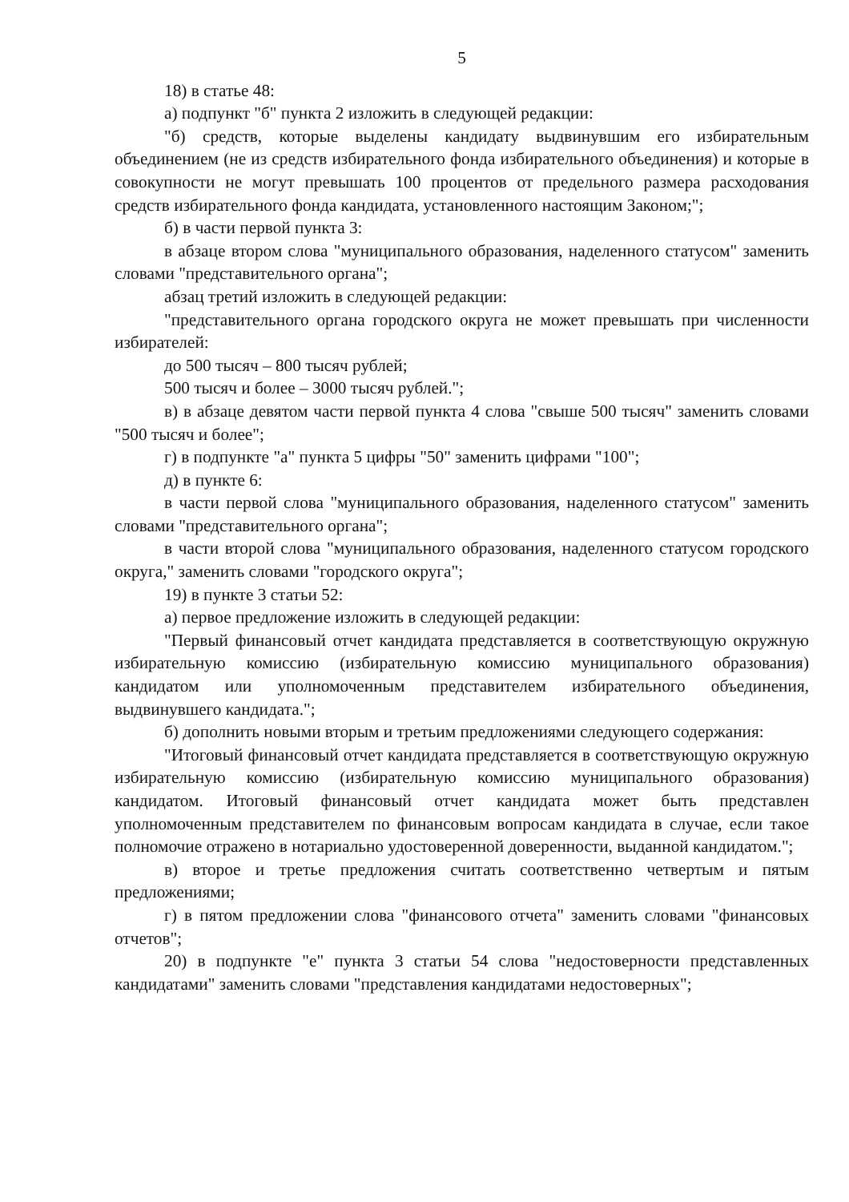5
18) в статье 48:
а) подпункт "б" пункта 2 изложить в следующей редакции:
"б) средств, которые выделены кандидату выдвинувшим его избирательным объединением (не из средств избирательного фонда избирательного объединения) и которые в совокупности не могут превышать 100 процентов от предельного размера расходования средств избирательного фонда кандидата, установленного настоящим Законом;";
б) в части первой пункта 3:
в абзаце втором слова "муниципального образования, наделенного статусом" заменить словами "представительного органа";
абзац третий изложить в следующей редакции:
"представительного органа городского округа не может превышать при численности избирателей:
до 500 тысяч – 800 тысяч рублей;
500 тысяч и более – 3000 тысяч рублей.";
в) в абзаце девятом части первой пункта 4 слова "свыше 500 тысяч" заменить словами "500 тысяч и более";
г) в подпункте "а" пункта 5 цифры "50" заменить цифрами "100";
д) в пункте 6:
в части первой слова "муниципального образования, наделенного статусом" заменить словами "представительного органа";
в части второй слова "муниципального образования, наделенного статусом городского округа," заменить словами "городского округа";
19) в пункте 3 статьи 52:
а) первое предложение изложить в следующей редакции:
"Первый финансовый отчет кандидата представляется в соответствующую окружную избирательную комиссию (избирательную комиссию муниципального образования) кандидатом или уполномоченным представителем избирательного объединения, выдвинувшего кандидата.";
б) дополнить новыми вторым и третьим предложениями следующего содержания:
"Итоговый финансовый отчет кандидата представляется в соответствующую окружную избирательную комиссию (избирательную комиссию муниципального образования) кандидатом. Итоговый финансовый отчет кандидата может быть представлен уполномоченным представителем по финансовым вопросам кандидата в случае, если такое полномочие отражено в нотариально удостоверенной доверенности, выданной кандидатом.";
в) второе и третье предложения считать соответственно четвертым и пятым предложениями;
г) в пятом предложении слова "финансового отчета" заменить словами "финансовых отчетов";
20) в подпункте "е" пункта 3 статьи 54 слова "недостоверности представленных кандидатами" заменить словами "представления кандидатами недостоверных";